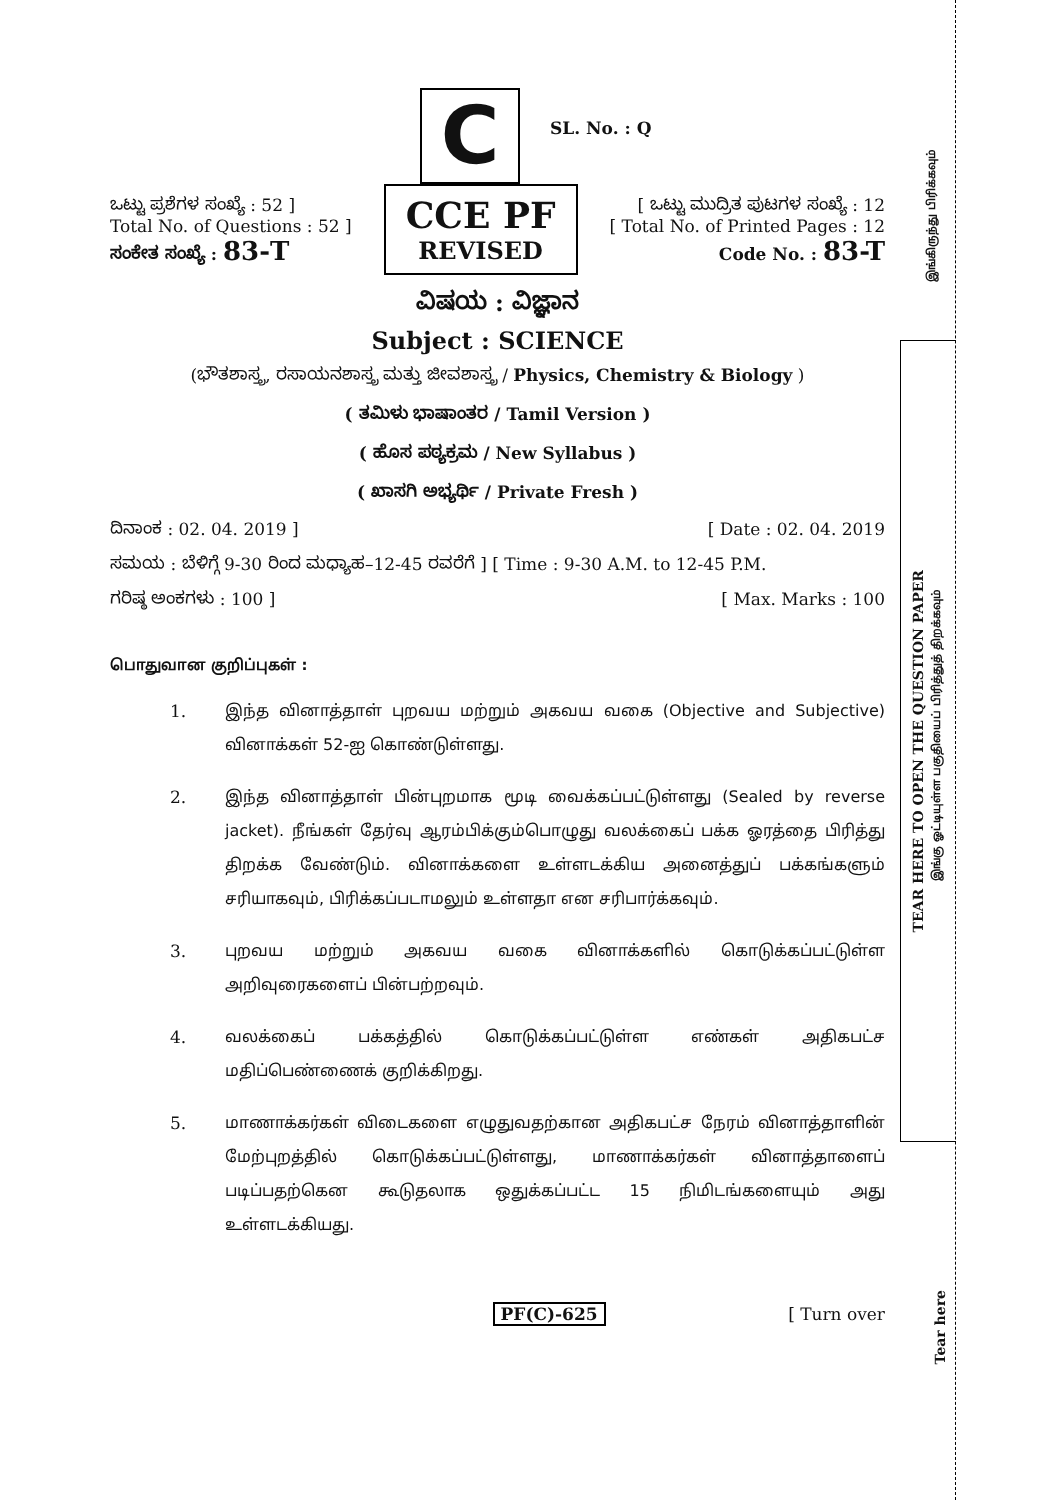இங்கிருந்து பிரிக்கவும்
TEAR HERE TO OPEN THE QUESTION PAPER
இங்கு ஓட்டியுள்ள பகுதியைப் பிரித்துத் திறக்கவும்
Tear here
C
SL. No. : Q
ಒಟ್ಟು ಪ್ರಶೆಗಳ ಸಂಖ್ಯೆ : 52 ]
Total No. of Questions : 52 ]
ಸಂಕೇತ ಸಂಖ್ಯೆ : 83-T
CCE PF
REVISED
[ ಒಟ್ಟು ಮುದ್ರಿತ ಪುಟಗಳ ಸಂಖ್ಯೆ : 12
[ Total No. of Printed Pages : 12
Code No. : 83-T
ವಿಷಯ : ವಿಜ್ಞಾನ
Subject : SCIENCE
(ಭೌತಶಾಸ್ತ್ರ, ರಸಾಯನಶಾಸ್ತ್ರ ಮತ್ತು ಜೀವಶಾಸ್ತ್ರ / Physics, Chemistry & Biology )
( ತಮಿಳು ಭಾಷಾಂತರ / Tamil Version )
( ಹೊಸ ಪಠ್ಯಕ್ರಮ / New Syllabus )
( ಖಾಸಗಿ ಅಭ್ಯರ್ಥಿ / Private Fresh )
ದಿನಾಂಕ : 02. 04. 2019 ] [ Date : 02. 04. 2019
ಸಮಯ : ಬೆಳಿಗ್ಗೆ 9-30 ರಿಂದ ಮಧ್ಯಾಹ–12-45 ರವರೆಗೆ ] [ Time : 9-30 A.M. to 12-45 P.M.
ಗರಿಷ್ಠ ಅಂಕಗಳು : 100 ] [ Max. Marks : 100
பொதுவான குறிப்புகள் :
1. இந்த வினாத்தாள் புறவய மற்றும் அகவய வகை (Objective and Subjective) வினாக்கள் 52-ஐ கொண்டுள்ளது.
2. இந்த வினாத்தாள் பின்புறமாக மூடி வைக்கப்பட்டுள்ளது (Sealed by reverse jacket). நீங்கள் தேர்வு ஆரம்பிக்கும்பொழுது வலக்கைப் பக்க ஓரத்தை பிரித்து திறக்க வேண்டும். வினாக்களை உள்ளடக்கிய அனைத்துப் பக்கங்களும் சரியாகவும், பிரிக்கப்படாமலும் உள்ளதா என சரிபார்க்கவும்.
3. புறவய மற்றும் அகவய வகை வினாக்களில் கொடுக்கப்பட்டுள்ள அறிவுரைகளைப் பின்பற்றவும்.
4. வலக்கைப் பக்கத்தில் கொடுக்கப்பட்டுள்ள எண்கள் அதிகபட்ச மதிப்பெண்ணைக் குறிக்கிறது.
5. மாணாக்கர்கள் விடைகளை எழுதுவதற்கான அதிகபட்ச நேரம் வினாத்தாளின் மேற்புறத்தில் கொடுக்கப்பட்டுள்ளது, மாணாக்கர்கள் வினாத்தாளைப் படிப்பதற்கென கூடுதலாக ஒதுக்கப்பட்ட 15 நிமிடங்களையும் அது உள்ளடக்கியது.
PF(C)-625 [ Turn over